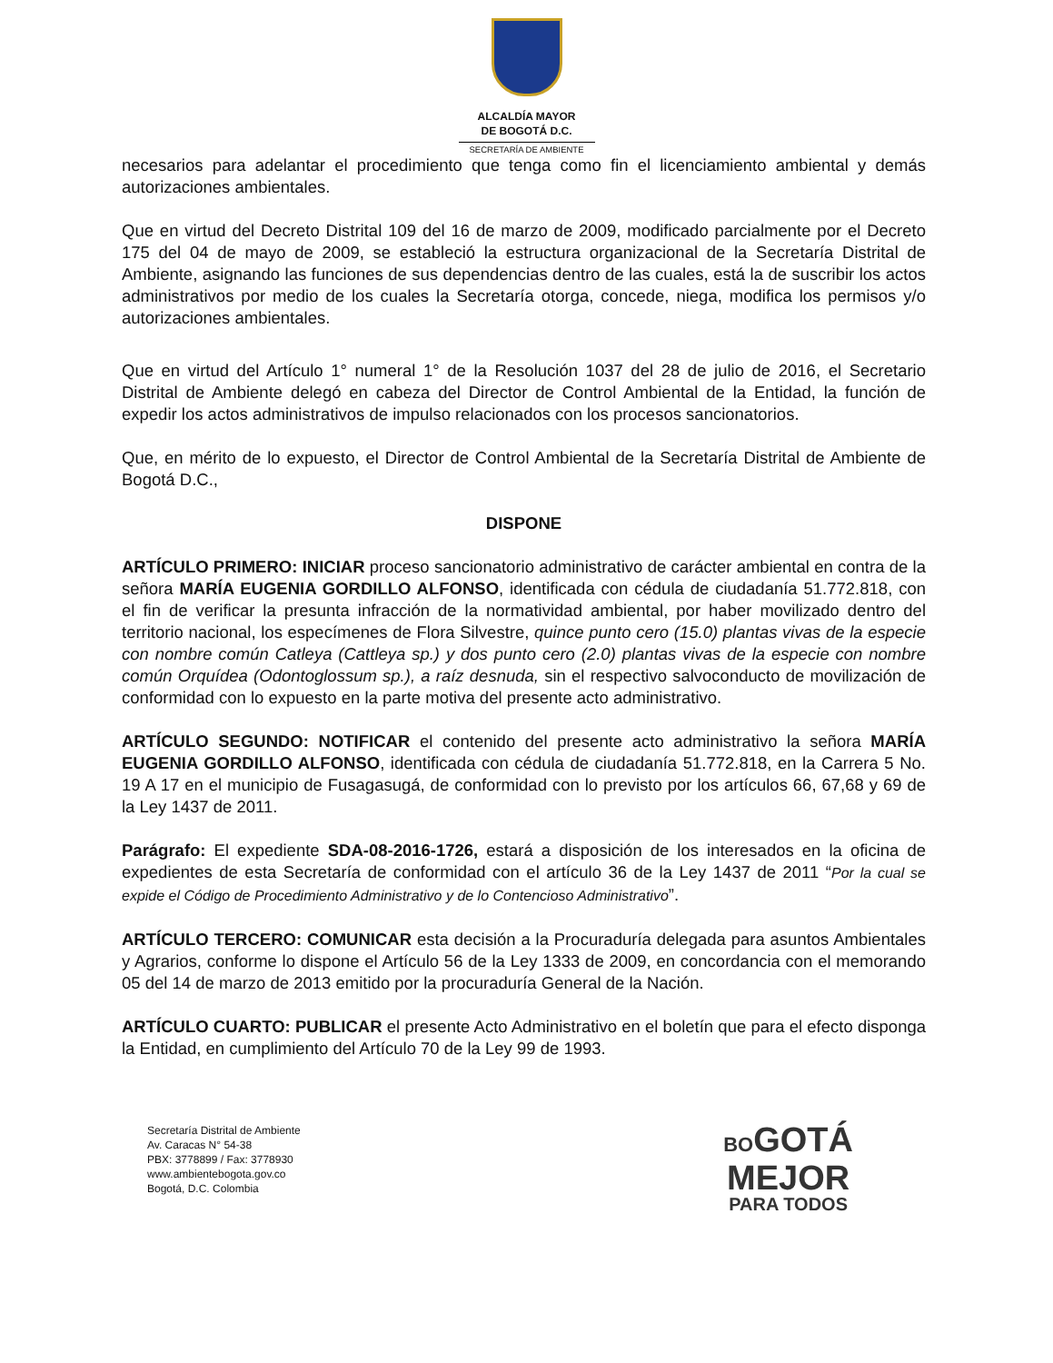ALCALDÍA MAYOR
DE BOGOTÁ D.C.
SECRETARÍA DE AMBIENTE
necesarios para adelantar el procedimiento que tenga como fin el licenciamiento ambiental y demás autorizaciones ambientales.
Que en virtud del Decreto Distrital 109 del 16 de marzo de 2009, modificado parcialmente por el Decreto 175 del 04 de mayo de 2009, se estableció la estructura organizacional de la Secretaría Distrital de Ambiente, asignando las funciones de sus dependencias dentro de las cuales, está la de suscribir los actos administrativos por medio de los cuales la Secretaría otorga, concede, niega, modifica los permisos y/o autorizaciones ambientales.
Que en virtud del Artículo 1° numeral 1° de la Resolución 1037 del 28 de julio de 2016, el Secretario Distrital de Ambiente delegó en cabeza del Director de Control Ambiental de la Entidad, la función de expedir los actos administrativos de impulso relacionados con los procesos sancionatorios.
Que, en mérito de lo expuesto, el Director de Control Ambiental de la Secretaría Distrital de Ambiente de Bogotá D.C.,
DISPONE
ARTÍCULO PRIMERO: INICIAR proceso sancionatorio administrativo de carácter ambiental en contra de la señora MARÍA EUGENIA GORDILLO ALFONSO, identificada con cédula de ciudadanía 51.772.818, con el fin de verificar la presunta infracción de la normatividad ambiental, por haber movilizado dentro del territorio nacional, los especímenes de Flora Silvestre, quince punto cero (15.0) plantas vivas de la especie con nombre común Catleya (Cattleya sp.) y dos punto cero (2.0) plantas vivas de la especie con nombre común Orquídea (Odontoglossum sp.), a raíz desnuda, sin el respectivo salvoconducto de movilización de conformidad con lo expuesto en la parte motiva del presente acto administrativo.
ARTÍCULO SEGUNDO: NOTIFICAR el contenido del presente acto administrativo la señora MARÍA EUGENIA GORDILLO ALFONSO, identificada con cédula de ciudadanía 51.772.818, en la Carrera 5 No. 19 A 17 en el municipio de Fusagasugá, de conformidad con lo previsto por los artículos 66, 67,68 y 69 de la Ley 1437 de 2011.
Parágrafo: El expediente SDA-08-2016-1726, estará a disposición de los interesados en la oficina de expedientes de esta Secretaría de conformidad con el artículo 36 de la Ley 1437 de 2011 “Por la cual se expide el Código de Procedimiento Administrativo y de lo Contencioso Administrativo”.
ARTÍCULO TERCERO: COMUNICAR esta decisión a la Procuraduría delegada para asuntos Ambientales y Agrarios, conforme lo dispone el Artículo 56 de la Ley 1333 de 2009, en concordancia con el memorando 05 del 14 de marzo de 2013 emitido por la procuraduría General de la Nación.
ARTÍCULO CUARTO: PUBLICAR el presente Acto Administrativo en el boletín que para el efecto disponga la Entidad, en cumplimiento del Artículo 70 de la Ley 99 de 1993.
Secretaría Distrital de Ambiente
Av. Caracas N° 54-38
PBX: 3778899 / Fax: 3778930
www.ambientebogota.gov.co
Bogotá, D.C. Colombia
BOGOTÁ
MEJOR
PARA TODOS